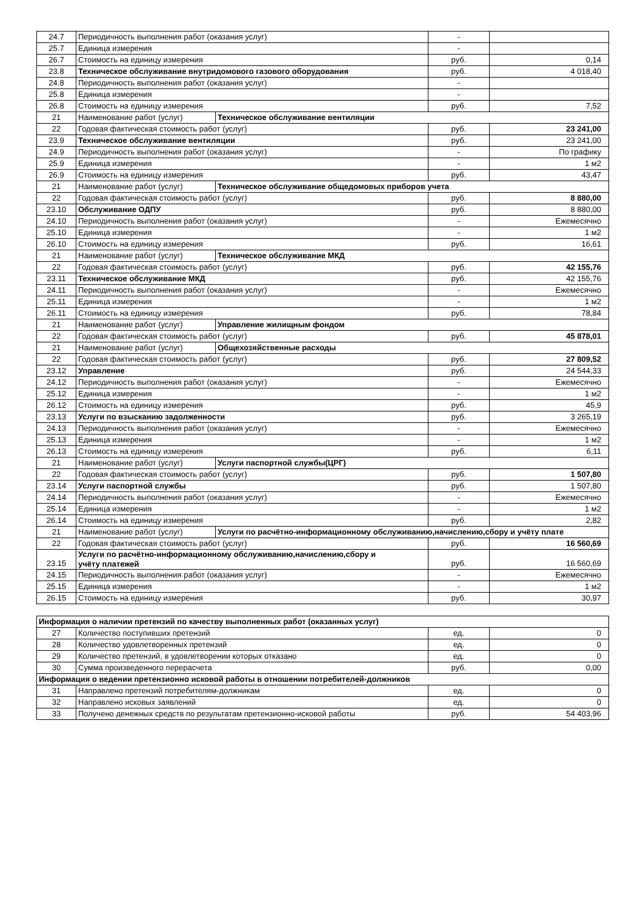| 24.7 | Периодичность выполнения работ (оказания услуг) | | - | |
| 25.7 | Единица измерения | | - | |
| 26.7 | Стоимость на единицу измерения | | руб. | 0,14 |
| 23.8 | Техническое обслуживание внутридомового газового оборудования | | руб. | 4 018,40 |
| 24.8 | Периодичность выполнения работ (оказания услуг) | | - | |
| 25.8 | Единица измерения | | - | |
| 26.8 | Стоимость на единицу измерения | | руб. | 7,52 |
| 21 | Наименование работ (услуг) | Техническое обслуживание вентиляции | | |
| 22 | Годовая фактическая стоимость работ (услуг) | | руб. | 23 241,00 |
| 23.9 | Техническое обслуживание вентиляции | | руб. | 23 241,00 |
| 24.9 | Периодичность выполнения работ (оказания услуг) | | - | По графику |
| 25.9 | Единица измерения | | - | 1 м2 |
| 26.9 | Стоимость на единицу измерения | | руб. | 43,47 |
| 21 | Наименование работ (услуг) | Техническое обслуживание общедомовых приборов учета | | |
| 22 | Годовая фактическая стоимость работ (услуг) | | руб. | 8 880,00 |
| 23.10 | Обслуживание ОДПУ | | руб. | 8 880,00 |
| 24.10 | Периодичность выполнения работ (оказания услуг) | | - | Ежемесячно |
| 25.10 | Единица измерения | | - | 1 м2 |
| 26.10 | Стоимость на единицу измерения | | руб. | 16,61 |
| 21 | Наименование работ (услуг) | Техническое обслуживание МКД | | |
| 22 | Годовая фактическая стоимость работ (услуг) | | руб. | 42 155,76 |
| 23.11 | Техническое обслуживание МКД | | руб. | 42 155,76 |
| 24.11 | Периодичность выполнения работ (оказания услуг) | | - | Ежемесячно |
| 25.11 | Единица измерения | | - | 1 м2 |
| 26.11 | Стоимость на единицу измерения | | руб. | 78,84 |
| 21 | Наименование работ (услуг) | Управление жилищным фондом | | |
| 22 | Годовая фактическая стоимость работ (услуг) | | руб. | 45 878,01 |
| 21 | Наименование работ (услуг) | Общехозяйственные расходы | | |
| 22 | Годовая фактическая стоимость работ (услуг) | | руб. | 27 809,52 |
| 23.12 | Управление | | руб. | 24 544,33 |
| 24.12 | Периодичность выполнения работ (оказания услуг) | | - | Ежемесячно |
| 25.12 | Единица измерения | | - | 1 м2 |
| 26.12 | Стоимость на единицу измерения | | руб. | 45,9 |
| 23.13 | Услуги по взысканию задолженности | | руб. | 3 265,19 |
| 24.13 | Периодичность выполнения работ (оказания услуг) | | - | Ежемесячно |
| 25.13 | Единица измерения | | - | 1 м2 |
| 26.13 | Стоимость на единицу измерения | | руб. | 6,11 |
| 21 | Наименование работ (услуг) | Услуги паспортной службы(ЦРГ) | | |
| 22 | Годовая фактическая стоимость работ (услуг) | | руб. | 1 507,80 |
| 23.14 | Услуги паспортной службы | | руб. | 1 507,80 |
| 24.14 | Периодичность выполнения работ (оказания услуг) | | - | Ежемесячно |
| 25.14 | Единица измерения | | - | 1 м2 |
| 26.14 | Стоимость на единицу измерения | | руб. | 2,82 |
| 21 | Наименование работ (услуг) | Услуги по расчётно-информационному обслуживанию,начислению,сбору и учёту плате | | |
| 22 | Годовая фактическая стоимость работ (услуг) | | руб. | 16 560,69 |
| 23.15 | Услуги по расчётно-информационному обслуживанию,начислению,сбору и учёту платежей | | руб. | 16 560,69 |
| 24.15 | Периодичность выполнения работ (оказания услуг) | | - | Ежемесячно |
| 25.15 | Единица измерения | | - | 1 м2 |
| 26.15 | Стоимость на единицу измерения | | руб. | 30,97 |
| Информация о наличии претензий по качеству выполненных работ (оказанных услуг) | | | |
| 27 | Количество поступивших претензий | ед. | 0 |
| 28 | Количество удовлетворенных претензий | ед. | 0 |
| 29 | Количество претензий, в удовлетворении которых отказано | ед. | 0 |
| 30 | Сумма произведенного перерасчета | руб. | 0,00 |
| Информация о ведении претензионно исковой работы в отношении потребителей-должников | | | |
| 31 | Направлено претензий потребителям-должникам | ед. | 0 |
| 32 | Направлено исковых заявлений | ед. | 0 |
| 33 | Получено денежных средств по результатам претензионно-исковой работы | руб. | 54 403,96 |